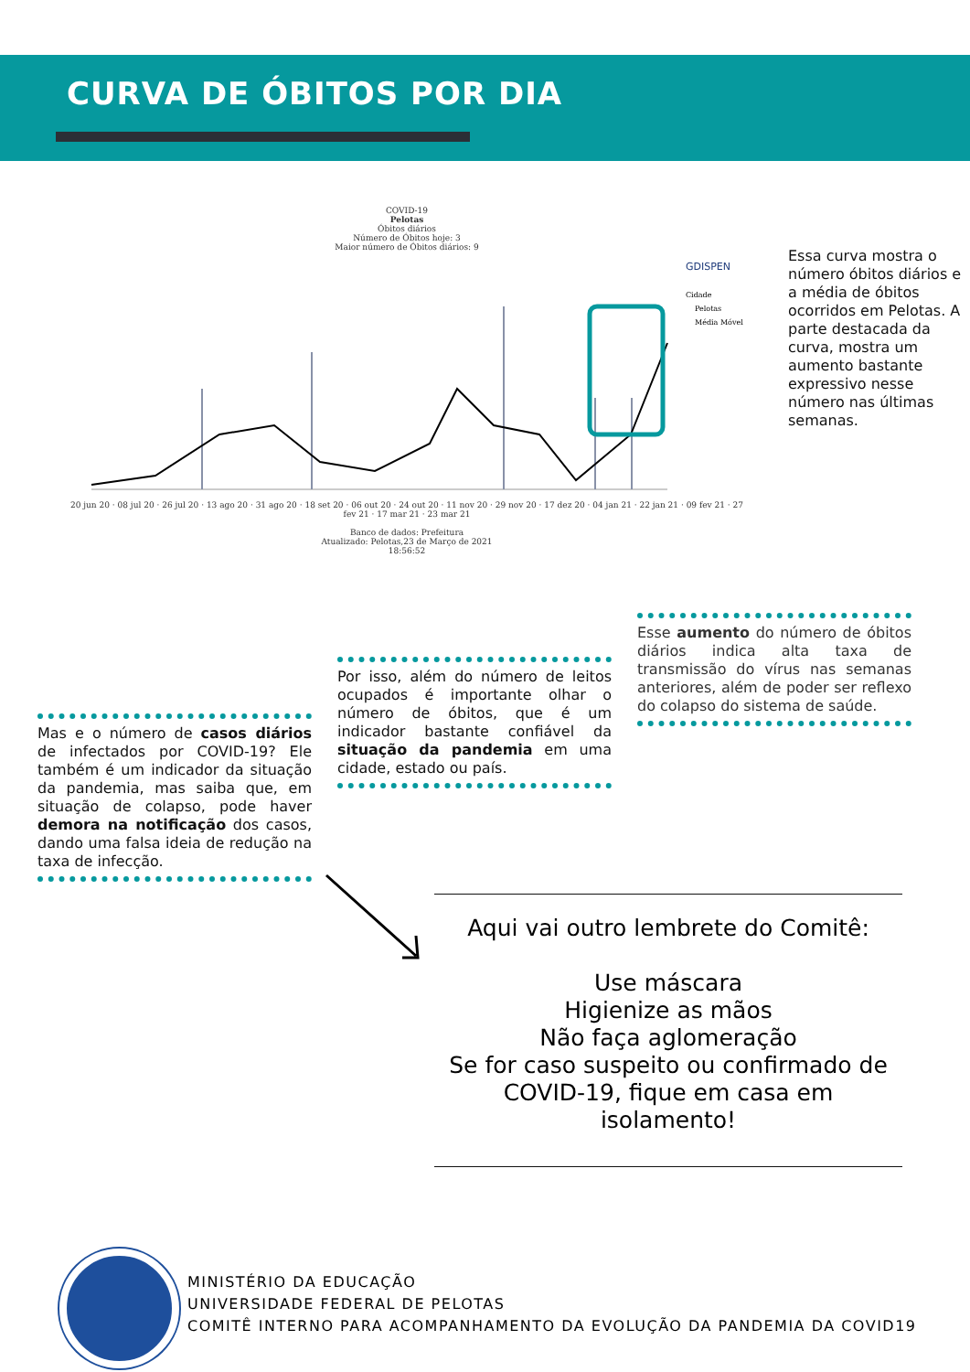CURVA DE ÓBITOS POR DIA
COVID-19
Pelotas
Óbitos diários
Número de Óbitos hoje: 3
Maior número de Óbitos diários: 9
GDISPEN
Cidade
Pelotas
Média Móvel
20 jun 20 · 08 jul 20 · 26 jul 20 · 13 ago 20 · 31 ago 20 · 18 set 20 · 06 out 20 · 24 out 20 · 11 nov 20 · 29 nov 20 · 17 dez 20 · 04 jan 21 · 22 jan 21 · 09 fev 21 · 27 fev 21 · 17 mar 21 · 23 mar 21
Banco de dados: Prefeitura
Atualizado: Pelotas,23 de Março de 2021
18:56:52
Essa curva mostra o número óbitos diários e a média de óbitos ocorridos em Pelotas. A parte destacada da curva, mostra um aumento bastante expressivo nesse número nas últimas semanas.
Esse aumento do número de óbitos diários indica alta taxa de transmissão do vírus nas semanas anteriores, além de poder ser reflexo do colapso do sistema de saúde.
Por isso, além do número de leitos ocupados é importante olhar o número de óbitos, que é um indicador bastante confiável da situação da pandemia em uma cidade, estado ou país.
Mas e o número de casos diários de infectados por COVID-19? Ele também é um indicador da situação da pandemia, mas saiba que, em situação de colapso, pode haver demora na notificação dos casos, dando uma falsa ideia de redução na taxa de infecção.
Aqui vai outro lembrete do Comitê:
Use máscara
Higienize as mãos
Não faça aglomeração
Se for caso suspeito ou confirmado de COVID-19, fique em casa em isolamento!
MINISTÉRIO DA EDUCAÇÃO
UNIVERSIDADE FEDERAL DE PELOTAS
COMITÊ INTERNO PARA ACOMPANHAMENTO DA EVOLUÇÃO DA PANDEMIA DA COVID19